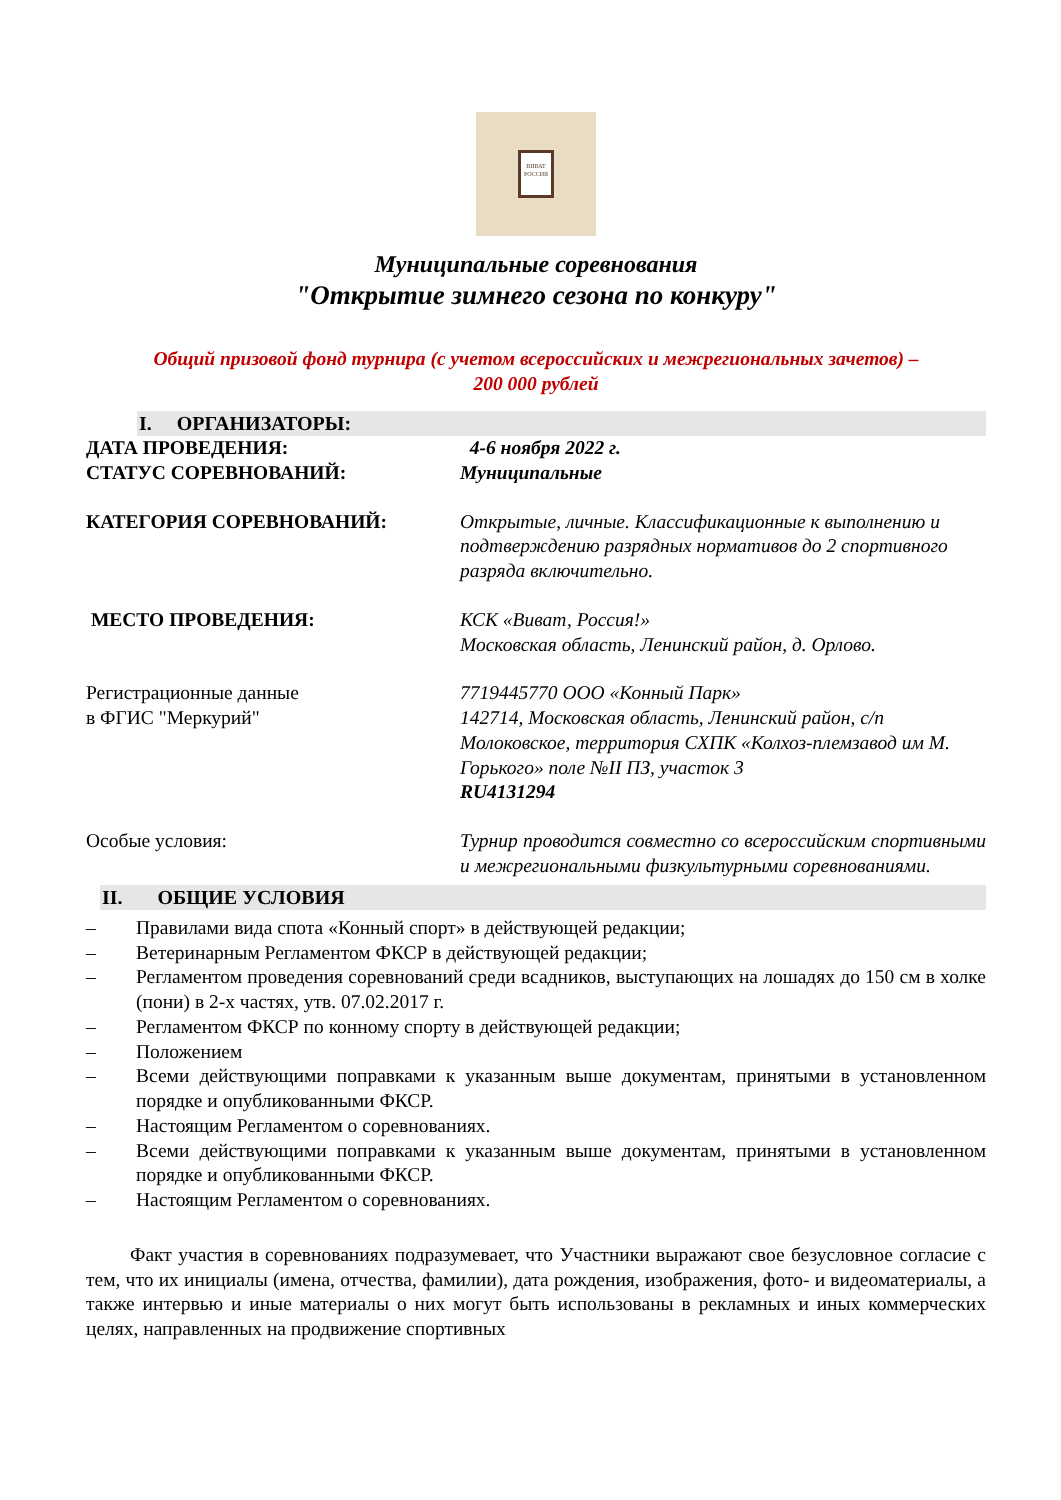ВИВАТ
РОССИЯ
Муниципальные соревнования
"Открытие зимнего сезона по конкуру"
Общий призовой фонд турнира (с учетом всероссийских и межрегиональных зачетов) –
200 000 рублей
I. ОРГАНИЗАТОРЫ:
ДАТА ПРОВЕДЕНИЯ:
СТАТУС СОРЕВНОВАНИЙ:
4-6 ноября 2022 г.
Муниципальные
КАТЕГОРИЯ СОРЕВНОВАНИЙ: Открытые, личные. Классификационные к выполнению и подтверждению разрядных нормативов до 2 спортивного разряда включительно.
МЕСТО ПРОВЕДЕНИЯ: КСК «Виват, Россия!»
Московская область, Ленинский район, д. Орлово.
Регистрационные данные
в ФГИС "Меркурий"
7719445770 ООО «Конный Парк»
142714, Московская область, Ленинский район, с/п Молоковское, территория СХПК «Колхоз-племзавод им М. Горького» поле №II ПЗ, участок 3
RU4131294
Особые условия: Турнир проводится совместно со всероссийским спортивными и межрегиональными физкультурными соревнованиями.
II. ОБЩИЕ УСЛОВИЯ
– Правилами вида спота «Конный спорт» в действующей редакции;
– Ветеринарным Регламентом ФКСР в действующей редакции;
– Регламентом проведения соревнований среди всадников, выступающих на лошадях до 150 см в холке (пони) в 2-х частях, утв. 07.02.2017 г.
– Регламентом ФКСР по конному спорту в действующей редакции;
– Положением
– Всеми действующими поправками к указанным выше документам, принятыми в установленном порядке и опубликованными ФКСР.
– Настоящим Регламентом о соревнованиях.
– Всеми действующими поправками к указанным выше документам, принятыми в установленном порядке и опубликованными ФКСР.
– Настоящим Регламентом о соревнованиях.
Факт участия в соревнованиях подразумевает, что Участники выражают свое безусловное согласие с тем, что их инициалы (имена, отчества, фамилии), дата рождения, изображения, фото- и видеоматериалы, а также интервью и иные материалы о них могут быть использованы в рекламных и иных коммерческих целях, направленных на продвижение спортивных